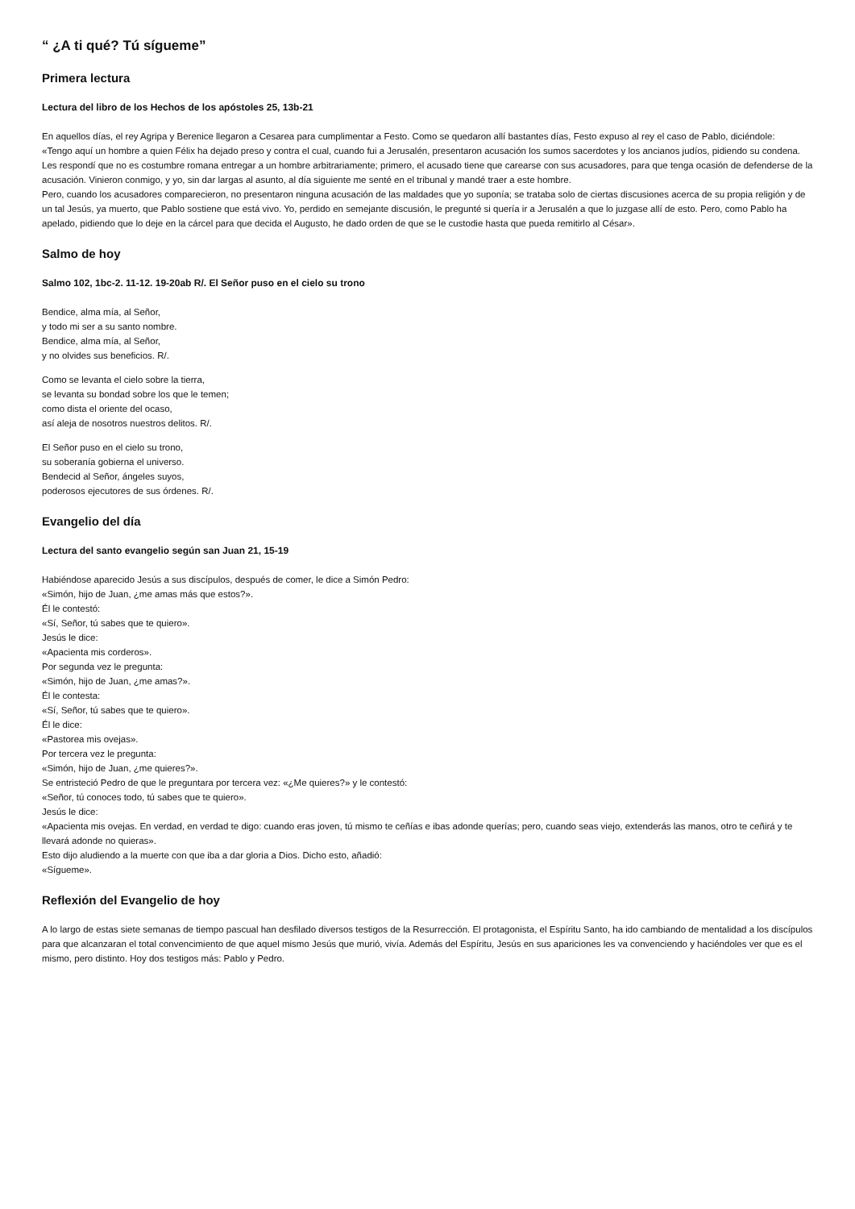“ ¿A ti qué? Tú sígueme”
Primera lectura
Lectura del libro de los Hechos de los apóstoles 25, 13b-21
En aquellos días, el rey Agripa y Berenice llegaron a Cesarea para cumplimentar a Festo. Como se quedaron allí bastantes días, Festo expuso al rey el caso de Pablo, diciéndole:
«Tengo aquí un hombre a quien Félix ha dejado preso y contra el cual, cuando fui a Jerusalén, presentaron acusación los sumos sacerdotes y los ancianos judíos, pidiendo su condena. Les respondí que no es costumbre romana entregar a un hombre arbitrariamente; primero, el acusado tiene que carearse con sus acusadores, para que tenga ocasión de defenderse de la acusación. Vinieron conmigo, y yo, sin dar largas al asunto, al día siguiente me senté en el tribunal y mandé traer a este hombre.
Pero, cuando los acusadores comparecieron, no presentaron ninguna acusación de las maldades que yo suponía; se trataba solo de ciertas discusiones acerca de su propia religión y de un tal Jesús, ya muerto, que Pablo sostiene que está vivo. Yo, perdido en semejante discusión, le pregunté si quería ir a Jerusalén a que lo juzgase allí de esto. Pero, como Pablo ha apelado, pidiendo que lo deje en la cárcel para que decida el Augusto, he dado orden de que se le custodie hasta que pueda remitirlo al César».
Salmo de hoy
Salmo 102, 1bc-2. 11-12. 19-20ab R/. El Señor puso en el cielo su trono
Bendice, alma mía, al Señor,
y todo mi ser a su santo nombre.
Bendice, alma mía, al Señor,
y no olvides sus beneficios. R/.
Como se levanta el cielo sobre la tierra,
se levanta su bondad sobre los que le temen;
como dista el oriente del ocaso,
así aleja de nosotros nuestros delitos. R/.
El Señor puso en el cielo su trono,
su soberanía gobierna el universo.
Bendecid al Señor, ángeles suyos,
poderosos ejecutores de sus órdenes. R/.
Evangelio del día
Lectura del santo evangelio según san Juan 21, 15-19
Habiéndose aparecido Jesús a sus discípulos, después de comer, le dice a Simón Pedro:
«Simón, hijo de Juan, ¿me amas más que estos?».
Él le contestó:
«Sí, Señor, tú sabes que te quiero».
Jesús le dice:
«Apacienta mis corderos».
Por segunda vez le pregunta:
«Simón, hijo de Juan, ¿me amas?».
Él le contesta:
«Sí, Señor, tú sabes que te quiero».
Él le dice:
«Pastorea mis ovejas».
Por tercera vez le pregunta:
«Simón, hijo de Juan, ¿me quieres?».
Se entristeció Pedro de que le preguntara por tercera vez: «¿Me quieres?» y le contestó:
«Señor, tú conoces todo, tú sabes que te quiero».
Jesús le dice:
«Apacienta mis ovejas. En verdad, en verdad te digo: cuando eras joven, tú mismo te ceñías e ibas adonde querías; pero, cuando seas viejo, extenderás las manos, otro te ceñirá y te llevará adonde no quieras».
Esto dijo aludiendo a la muerte con que iba a dar gloria a Dios. Dicho esto, añadió:
«Sígueme».
Reflexión del Evangelio de hoy
A lo largo de estas siete semanas de tiempo pascual han desfilado diversos testigos de la Resurrección. El protagonista, el Espíritu Santo, ha ido cambiando de mentalidad a los discípulos para que alcanzaran el total convencimiento de que aquel mismo Jesús que murió, vivía. Además del Espíritu, Jesús en sus apariciones les va convenciendo y haciéndoles ver que es el mismo, pero distinto. Hoy dos testigos más: Pablo y Pedro.